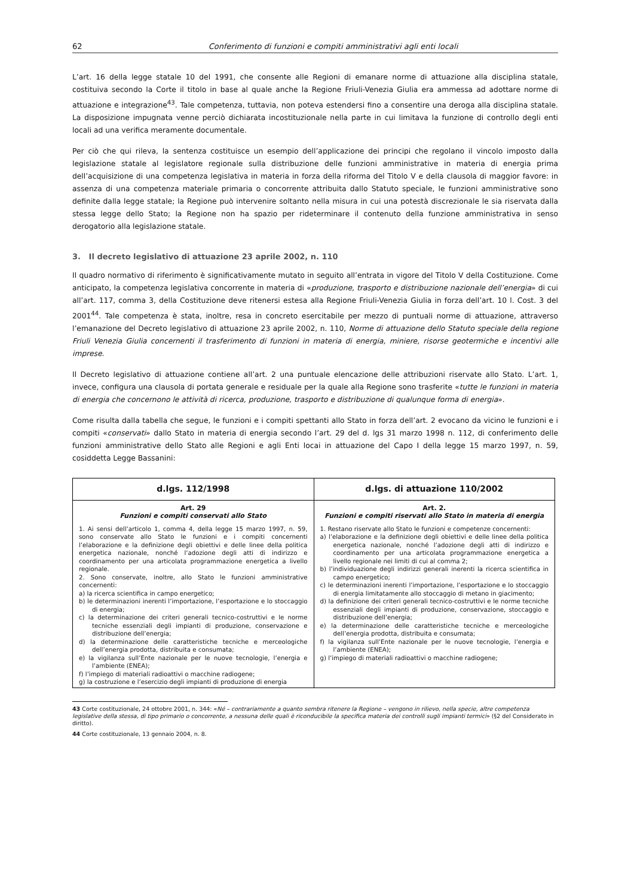62 Conferimento di funzioni e compiti amministrativi agli enti locali
L’art. 16 della legge statale 10 del 1991, che consente alle Regioni di emanare norme di attuazione alla disciplina statale, costituiva secondo la Corte il titolo in base al quale anche la Regione Friuli-Venezia Giulia era ammessa ad adottare norme di attuazione e integrazione<sup>43</sup>. Tale competenza, tuttavia, non poteva estendersi fino a consentire una deroga alla disciplina statale. La disposizione impugnata venne perciò dichiarata incostituzionale nella parte in cui limitava la funzione di controllo degli enti locali ad una verifica meramente documentale.
Per ciò che qui rileva, la sentenza costituisce un esempio dell’applicazione dei principi che regolano il vincolo imposto dalla legislazione statale al legislatore regionale sulla distribuzione delle funzioni amministrative in materia di energia prima dell’acquisizione di una competenza legislativa in materia in forza della riforma del Titolo V e della clausola di maggior favore: in assenza di una competenza materiale primaria o concorrente attribuita dallo Statuto speciale, le funzioni amministrative sono definite dalla legge statale; la Regione può intervenire soltanto nella misura in cui una potestà discrezionale le sia riservata dalla stessa legge dello Stato; la Regione non ha spazio per rideterminare il contenuto della funzione amministrativa in senso derogatorio alla legislazione statale.
3. Il decreto legislativo di attuazione 23 aprile 2002, n. 110
Il quadro normativo di riferimento è significativamente mutato in seguito all’entrata in vigore del Titolo V della Costituzione. Come anticipato, la competenza legislativa concorrente in materia di «produzione, trasporto e distribuzione nazionale dell’energia» di cui all’art. 117, comma 3, della Costituzione deve ritenersi estesa alla Regione Friuli-Venezia Giulia in forza dell’art. 10 l. Cost. 3 del 2001<sup>44</sup>. Tale competenza è stata, inoltre, resa in concreto esercitabile per mezzo di puntuali norme di attuazione, attraverso l’emanazione del Decreto legislativo di attuazione 23 aprile 2002, n. 110, Norme di attuazione dello Statuto speciale della regione Friuli Venezia Giulia concernenti il trasferimento di funzioni in materia di energia, miniere, risorse geotermiche e incentivi alle imprese.
Il Decreto legislativo di attuazione contiene all’art. 2 una puntuale elencazione delle attribuzioni riservate allo Stato. L’art. 1, invece, configura una clausola di portata generale e residuale per la quale alla Regione sono trasferite «tutte le funzioni in materia di energia che concernono le attività di ricerca, produzione, trasporto e distribuzione di qualunque forma di energia».
Come risulta dalla tabella che segue, le funzioni e i compiti spettanti allo Stato in forza dell’art. 2 evocano da vicino le funzioni e i compiti «conservati» dallo Stato in materia di energia secondo l’art. 29 del d. lgs 31 marzo 1998 n. 112, di conferimento delle funzioni amministrative dello Stato alle Regioni e agli Enti locai in attuazione del Capo I della legge 15 marzo 1997, n. 59, cosiddetta Legge Bassanini:
| d.lgs. 112/1998 | d.lgs. di attuazione 110/2002 |
| --- | --- |
| Art. 29 Funzioni e compiti conservati allo Stato 1. Ai sensi dell’articolo 1, comma 4, della legge 15 marzo 1997, n. 59, sono conservate allo Stato le funzioni e i compiti concernenti l’elaborazione e la definizione degli obiettivi e delle linee della politica energetica nazionale, nonché l’adozione degli atti di indirizzo e coordinamento per una articolata programmazione energetica a livello regionale. 2. Sono conservate, inoltre, allo Stato le funzioni amministrative concernenti: a) la ricerca scientifica in campo energetico; b) le determinazioni inerenti l’importazione, l’esportazione e lo stoccaggio di energia; c) la determinazione dei criteri generali tecnico-costruttivi e le norme tecniche essenziali degli impianti di produzione, conservazione e distribuzione dell’energia; d) la determinazione delle caratteristiche tecniche e merceologiche dell’energia prodotta, distribuita e consumata; e) la vigilanza sull’Ente nazionale per le nuove tecnologie, l’energia e l’ambiente (ENEA); f) l’impiego di materiali radioattivi o macchine radiogene; g) la costruzione e l’esercizio degli impianti di produzione di energia | Art. 2. Funzioni e compiti riservati allo Stato in materia di energia 1. Restano riservate allo Stato le funzioni e competenze concernenti: a) l’elaborazione e la definizione degli obiettivi e delle linee della politica energetica nazionale, nonché l’adozione degli atti di indirizzo e coordinamento per una articolata programmazione energetica a livello regionale nei limiti di cui al comma 2; b) l’individuazione degli indirizzi generali inerenti la ricerca scientifica in campo energetico; c) le determinazioni inerenti l’importazione, l’esportazione e lo stoccaggio di energia limitatamente allo stoccaggio di metano in giacimento; d) la definizione dei criteri generali tecnico-costruttivi e le norme tecniche essenziali degli impianti di produzione, conservazione, stoccaggio e distribuzione dell’energia; e) la determinazione delle caratteristiche tecniche e merceologiche dell’energia prodotta, distribuita e consumata; f) la vigilanza sull’Ente nazionale per le nuove tecnologie, l’energia e l’ambiente (ENEA); g) l’impiego di materiali radioattivi o macchine radiogene; |
43 Corte costituzionale, 24 ottobre 2001, n. 344: «Né – contrariamente a quanto sembra ritenere la Regione – vengono in rilievo, nella specie, altre competenza legislative della stessa, di tipo primario o concorrente, a nessuna delle quali è riconducibile la specifica materia dei controlli sugli impianti termici» (§2 del Considerato in diritto).
44 Corte costituzionale, 13 gennaio 2004, n. 8.